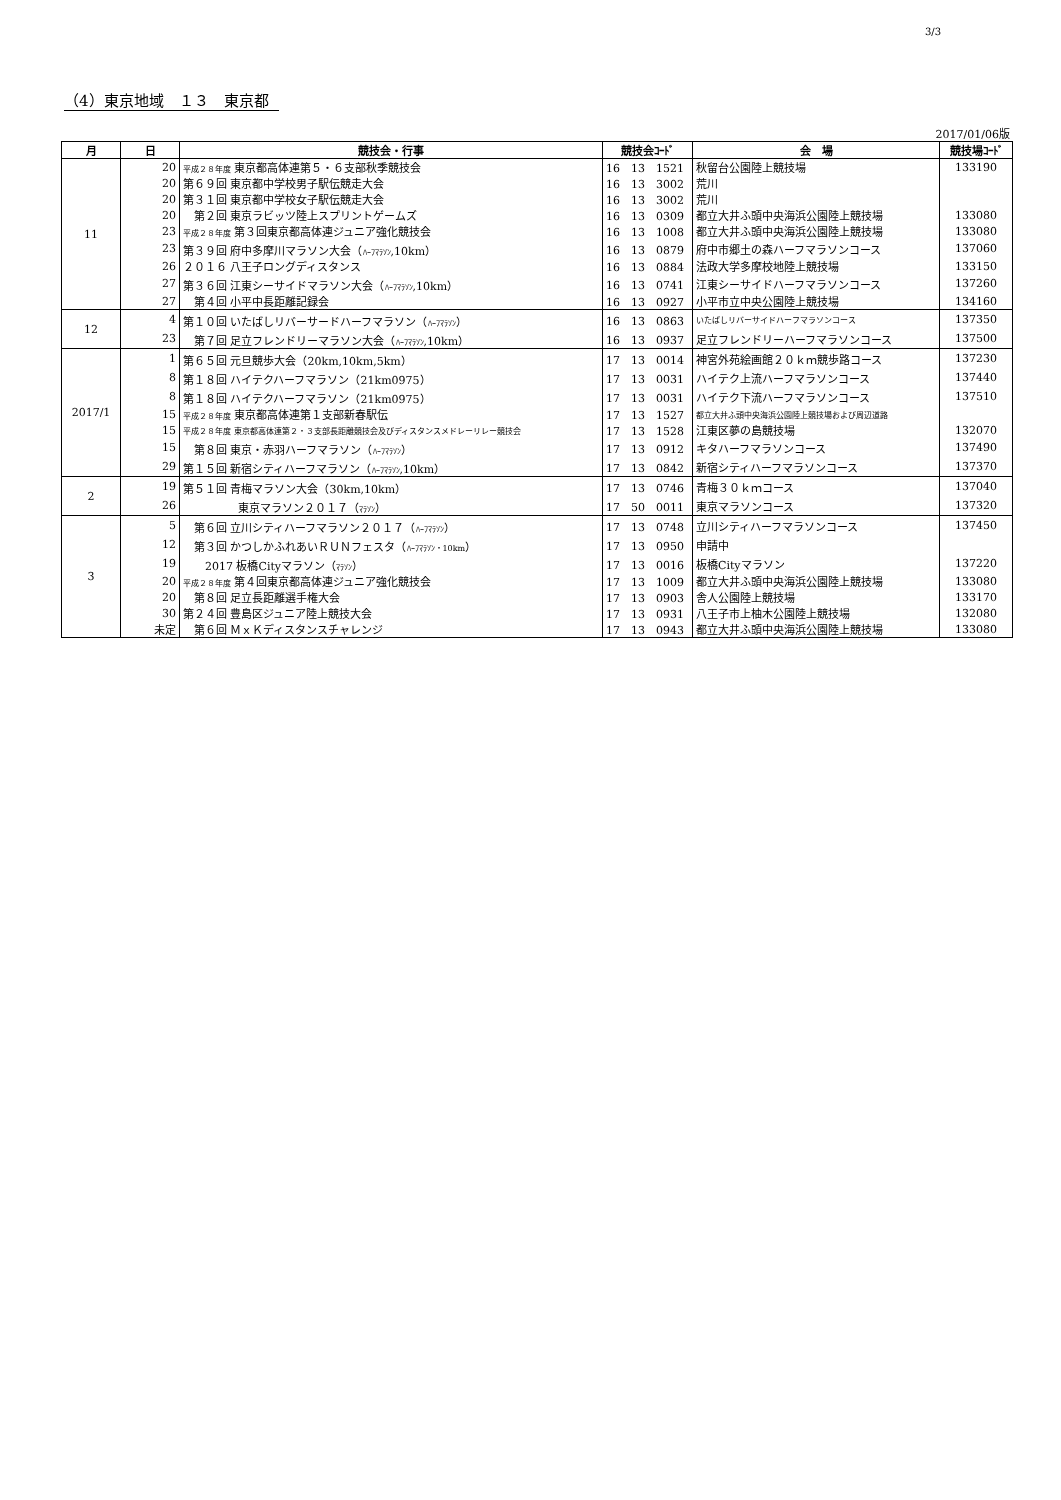3/3
（4）東京地域　１３　東京都
2017/01/06版
| 月 | 日 | 競技会・行事 | 競技会ｺｰﾄﾞ | 会 場 | 競技場ｺｰﾄﾞ |
| --- | --- | --- | --- | --- | --- |
| 11 | 20 | 平成２８年度 東京都高体連第５・６支部秋季競技会 | 16 13 1521 | 秋留台公園陸上競技場 | 133190 |
| | 20 | 第６９回 東京都中学校男子駅伝競走大会 | 16 13 3002 | 荒川 | |
| | 20 | 第３１回 東京都中学校女子駅伝競走大会 | 16 13 3002 | 荒川 | |
| | 20 | 第２回 東京ラビッツ陸上スプリントゲームズ | 16 13 0309 | 都立大井ふ頭中央海浜公園陸上競技場 | 133080 |
| | 23 | 平成２８年度 第３回東京都高体連ジュニア強化競技会 | 16 13 1008 | 都立大井ふ頭中央海浜公園陸上競技場 | 133080 |
| | 23 | 第３９回 府中多摩川マラソン大会（ ﾊｰﾌﾏﾗｿﾝ ,10km） | 16 13 0879 | 府中市郷土の森ハーフマラソンコース | 137060 |
| | 26 | ２０１６ 八王子ロングディスタンス | 16 13 0884 | 法政大学多摩校地陸上競技場 | 133150 |
| | 27 | 第３６回 江東シーサイドマラソン大会（ ﾊｰﾌﾏﾗｿﾝ ,10km） | 16 13 0741 | 江東シーサイドハーフマラソンコース | 137260 |
| | 27 | 第４回 小平中長距離記録会 | 16 13 0927 | 小平市立中央公園陸上競技場 | 134160 |
| 12 | 4 | 第１０回 いたばしリバーサードハーフマラソン（ ﾊｰﾌﾏﾗｿﾝ ） | 16 13 0863 | いたばしリバーサイドハーフマラソンコース | 137350 |
| | 23 | 第７回 足立フレンドリーマラソン大会（ ﾊｰﾌﾏﾗｿﾝ ,10km） | 16 13 0937 | 足立フレンドリーハーフマラソンコース | 137500 |
| 2017/1 | 1 | 第６５回 元旦競歩大会（20km,10km,5km） | 17 13 0014 | 神宮外苑絵画館２０ｋｍ競歩路コース | 137230 |
| | 8 | 第１８回 ハイテクハーフマラソン（21km0975） | 17 13 0031 | ハイテク上流ハーフマラソンコース | 137440 |
| | 8 | 第１８回 ハイテクハーフマラソン（21km0975） | 17 13 0031 | ハイテク下流ハーフマラソンコース | 137510 |
| | 15 | 平成２８年度 東京都高体連第１支部新春駅伝 | 17 13 1527 | 都立大井ふ頭中央海浜公園陸上競技場および周辺道路 | |
| | 15 | 平成２８年度 東京都高体連第２・３支部長距離競技会及びディスタンスメドレーリレー競技会 | 17 13 1528 | 江東区夢の島競技場 | 132070 |
| | 15 | 第８回 東京・赤羽ハーフマラソン（ ﾊｰﾌﾏﾗｿﾝ ） | 17 13 0912 | キタハーフマラソンコース | 137490 |
| | 29 | 第１５回 新宿シティハーフマラソン（ ﾊｰﾌﾏﾗｿﾝ ,10km） | 17 13 0842 | 新宿シティハーフマラソンコース | 137370 |
| 2 | 19 | 第５１回 青梅マラソン大会（30km,10km） | 17 13 0746 | 青梅３０ｋｍコース | 137040 |
| | 26 | 東京マラソン２０１７（ ﾏﾗｿﾝ ） | 17 50 0011 | 東京マラソンコース | 137320 |
| 3 | 5 | 第６回 立川シティハーフマラソン２０１７（ ﾊｰﾌﾏﾗｿﾝ ） | 17 13 0748 | 立川シティハーフマラソンコース | 137450 |
| | 12 | 第３回 かつしかふれあいＲＵＮフェスタ（ ﾊｰﾌﾏﾗｿﾝ・10km ） | 17 13 0950 | 申請中 | |
| | 19 | 2017 板橋Cityマラソン（ ﾏﾗｿﾝ ） | 17 13 0016 | 板橋Cityマラソン | 137220 |
| | 20 | 平成２８年度 第４回東京都高体連ジュニア強化競技会 | 17 13 1009 | 都立大井ふ頭中央海浜公園陸上競技場 | 133080 |
| | 20 | 第８回 足立長距離選手権大会 | 17 13 0903 | 舎人公園陸上競技場 | 133170 |
| | 30 | 第２４回 豊島区ジュニア陸上競技大会 | 17 13 0931 | 八王子市上柚木公園陸上競技場 | 132080 |
| | 未定 | 第６回 ＭｘＫディスタンスチャレンジ | 17 13 0943 | 都立大井ふ頭中央海浜公園陸上競技場 | 133080 |